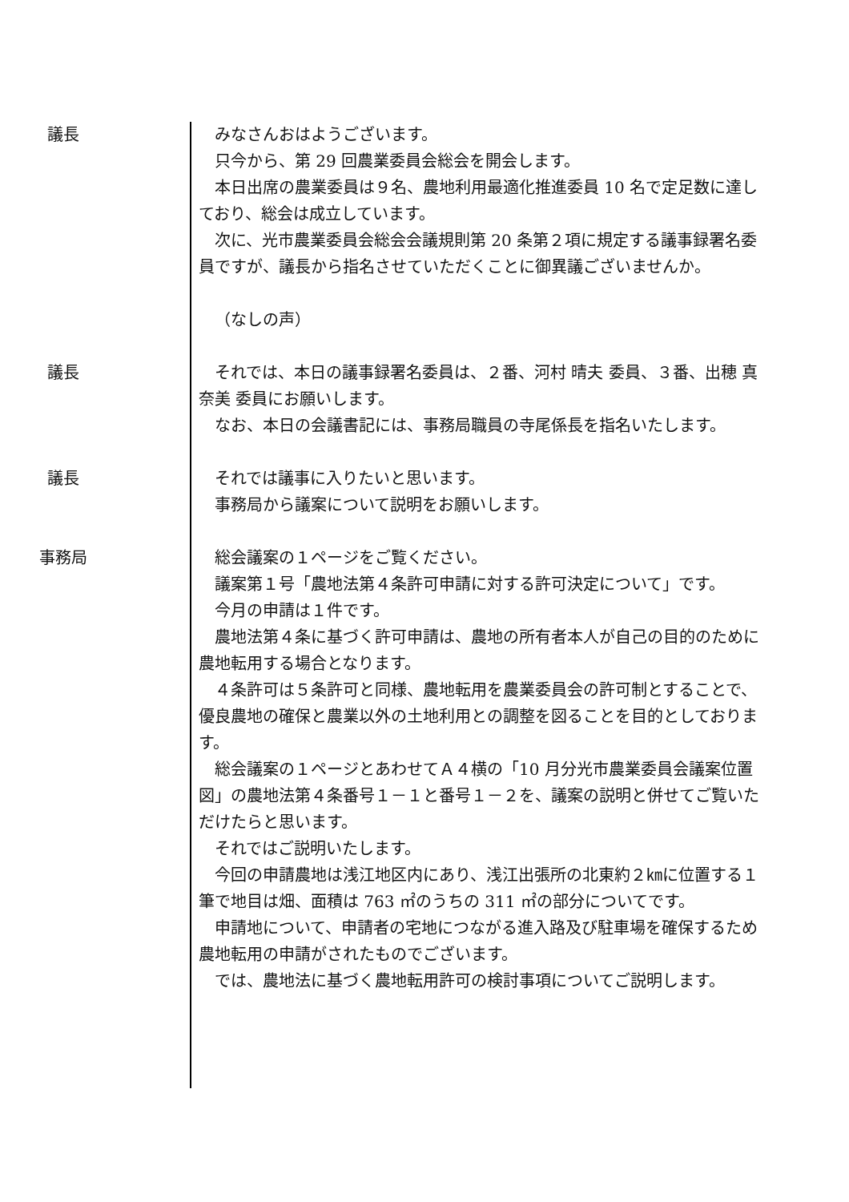議長 みなさんおはようございます。
只今から、第 29 回農業委員会総会を開会します。
本日出席の農業委員は９名、農地利用最適化推進委員 10 名で定足数に達しており、総会は成立しています。
次に、光市農業委員会総会会議規則第 20 条第２項に規定する議事録署名委員ですが、議長から指名させていただくことに御異議ございませんか。
（なしの声）
議長 それでは、本日の議事録署名委員は、２番、河村 晴夫 委員、３番、出穂 真奈美 委員にお願いします。
なお、本日の会議書記には、事務局職員の寺尾係長を指名いたします。
議長 それでは議事に入りたいと思います。
事務局から議案について説明をお願いします。
事務局 総会議案の１ページをご覧ください。
議案第１号「農地法第４条許可申請に対する許可決定について」です。
今月の申請は１件です。
農地法第４条に基づく許可申請は、農地の所有者本人が自己の目的のために農地転用する場合となります。
４条許可は５条許可と同様、農地転用を農業委員会の許可制とすることで、優良農地の確保と農業以外の土地利用との調整を図ることを目的としております。
総会議案の１ページとあわせてＡ４横の「10 月分光市農業委員会議案位置図」の農地法第４条番号１－１と番号１－２を、議案の説明と併せてご覧いただけたらと思います。
それではご説明いたします。
今回の申請農地は浅江地区内にあり、浅江出張所の北東約２㎞に位置する１筆で地目は畑、面積は 763 ㎡のうちの 311 ㎡の部分についてです。
申請地について、申請者の宅地につながる進入路及び駐車場を確保するため農地転用の申請がされたものでございます。
では、農地法に基づく農地転用許可の検討事項についてご説明します。